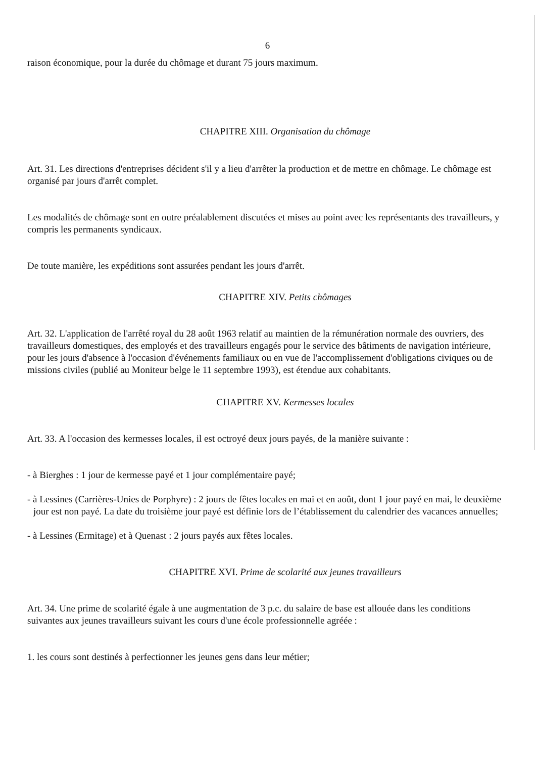6
raison économique, pour la durée du chômage et durant 75 jours maximum.
CHAPITRE XIII. Organisation du chômage
Art. 31. Les directions d'entreprises décident s'il y a lieu d'arrêter la production et de mettre en chômage. Le chômage est organisé par jours d'arrêt complet.
Les modalités de chômage sont en outre préalablement discutées et mises au point avec les représentants des travailleurs, y compris les permanents syndicaux.
De toute manière, les expéditions sont assurées pendant les jours d'arrêt.
CHAPITRE XIV. Petits chômages
Art. 32. L'application de l'arrêté royal du 28 août 1963 relatif au maintien de la rémunération normale des ouvriers, des travailleurs domestiques, des employés et des travailleurs engagés pour le service des bâtiments de navigation intérieure, pour les jours d'absence à l'occasion d'événements familiaux ou en vue de l'accomplissement d'obligations civiques ou de missions civiles (publié au Moniteur belge le 11 septembre 1993), est étendue aux cohabitants.
CHAPITRE XV. Kermesses locales
Art. 33. A l'occasion des kermesses locales, il est octroyé deux jours payés, de la manière suivante :
- à Bierghes : 1 jour de kermesse payé et 1 jour complémentaire payé;
- à Lessines (Carrières-Unies de Porphyre) : 2 jours de fêtes locales en mai et en août, dont 1 jour payé en mai, le deuxième jour est non payé. La date du troisième jour payé est définie lors de l’établissement du calendrier des vacances annuelles;
- à Lessines (Ermitage) et à Quenast : 2 jours payés aux fêtes locales.
CHAPITRE XVI. Prime de scolarité aux jeunes travailleurs
Art. 34. Une prime de scolarité égale à une augmentation de 3 p.c. du salaire de base est allouée dans les conditions suivantes aux jeunes travailleurs suivant les cours d'une école professionnelle agréée :
1. les cours sont destinés à perfectionner les jeunes gens dans leur métier;